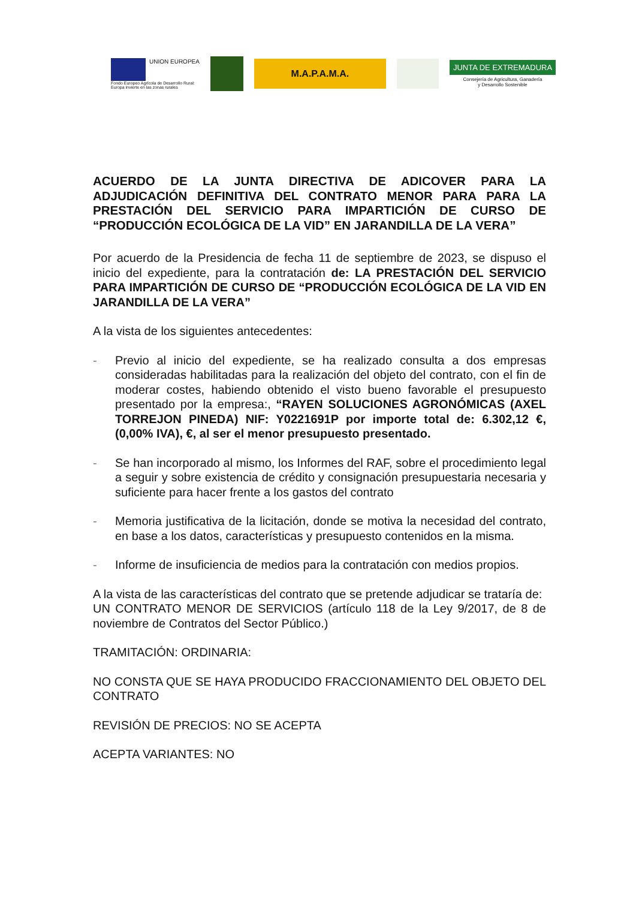UNION EUROPEA
Fondo Europeo Agrícola de Desarrollo Rural:
Europa invierte en las zonas rurales
M.A.P.A.M.A.
JUNTA DE EXTREMADURA
Consejería de Agricultura, Ganadería
y Desarrollo Sostenible
ACUERDO DE LA JUNTA DIRECTIVA DE ADICOVER PARA LA ADJUDICACIÓN DEFINITIVA DEL CONTRATO MENOR PARA PARA LA PRESTACIÓN DEL SERVICIO PARA IMPARTICIÓN DE CURSO DE “PRODUCCIÓN ECOLÓGICA DE LA VID” EN JARANDILLA DE LA VERA”
Por acuerdo de la Presidencia de fecha 11 de septiembre de 2023, se dispuso el inicio del expediente, para la contratación de: LA PRESTACIÓN DEL SERVICIO PARA IMPARTICIÓN DE CURSO DE “PRODUCCIÓN ECOLÓGICA DE LA VID EN JARANDILLA DE LA VERA”
A la vista de los siguientes antecedentes:
- Previo al inicio del expediente, se ha realizado consulta a dos empresas consideradas habilitadas para la realización del objeto del contrato, con el fin de moderar costes, habiendo obtenido el visto bueno favorable el presupuesto presentado por la empresa:, “RAYEN SOLUCIONES AGRONÓMICAS (AXEL TORREJON PINEDA) NIF: Y0221691P por importe total de: 6.302,12 €, (0,00% IVA), €, al ser el menor presupuesto presentado.
- Se han incorporado al mismo, los Informes del RAF, sobre el procedimiento legal a seguir y sobre existencia de crédito y consignación presupuestaria necesaria y suficiente para hacer frente a los gastos del contrato
- Memoria justificativa de la licitación, donde se motiva la necesidad del contrato, en base a los datos, características y presupuesto contenidos en la misma.
- Informe de insuficiencia de medios para la contratación con medios propios.
A la vista de las características del contrato que se pretende adjudicar se trataría de:
UN CONTRATO MENOR DE SERVICIOS (artículo 118 de la Ley 9/2017, de 8 de noviembre de Contratos del Sector Público.)
TRAMITACIÓN: ORDINARIA:
NO CONSTA QUE SE HAYA PRODUCIDO FRACCIONAMIENTO DEL OBJETO DEL CONTRATO
REVISIÓN DE PRECIOS: NO SE ACEPTA
ACEPTA VARIANTES: NO